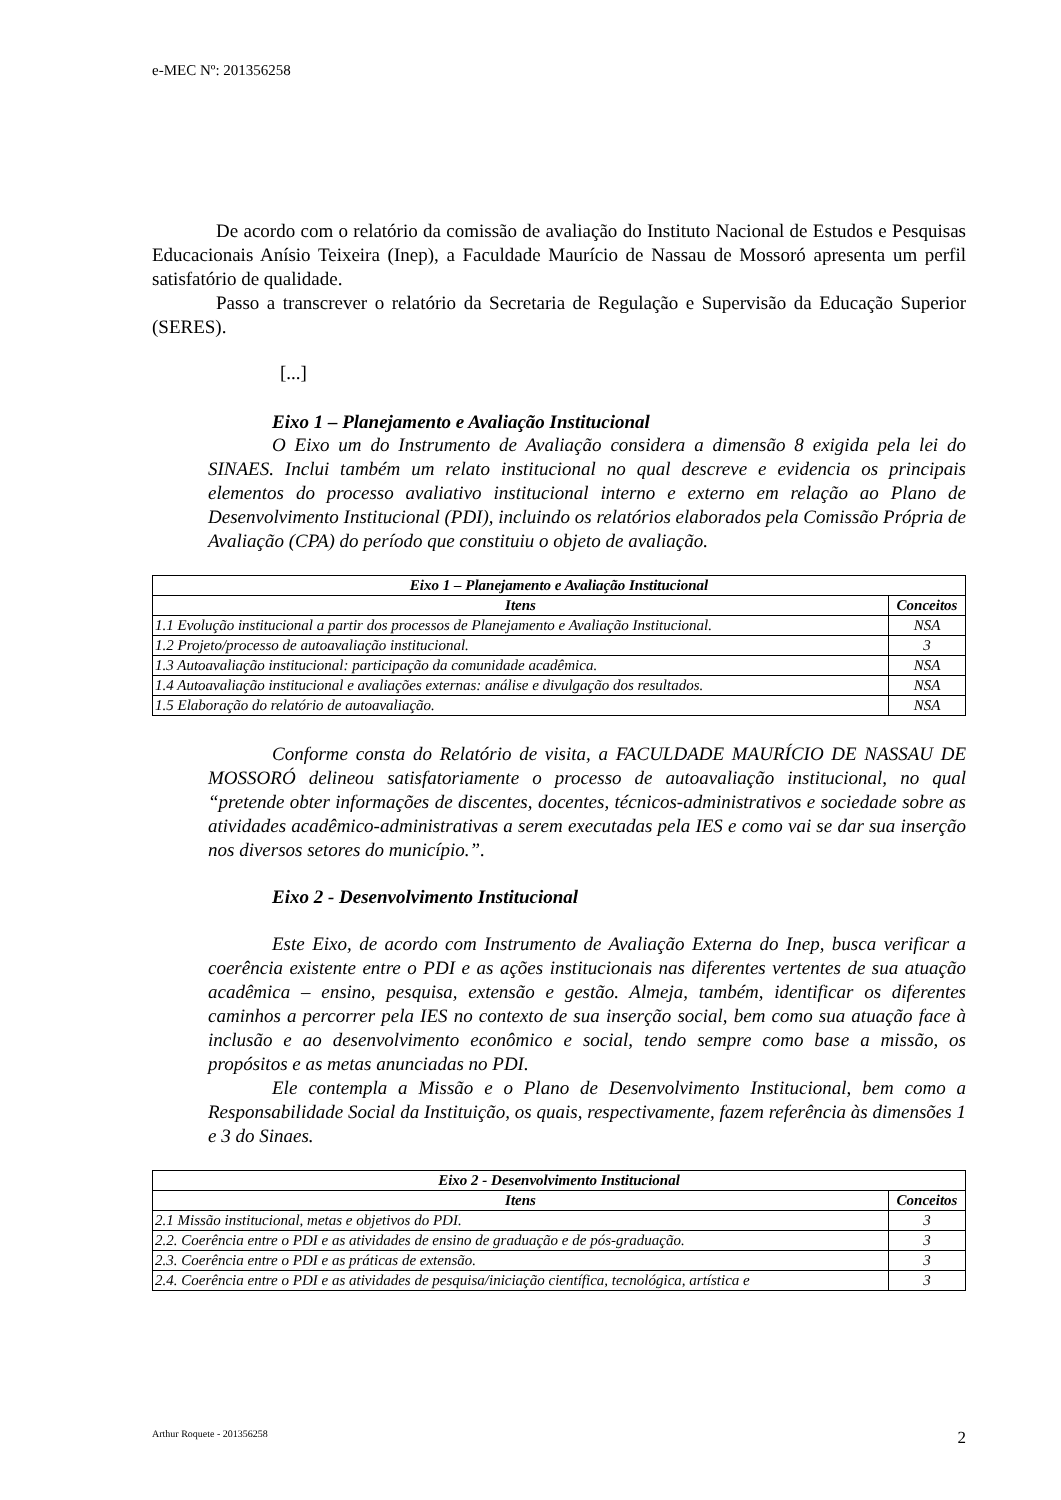e-MEC Nº: 201356258
De acordo com o relatório da comissão de avaliação do Instituto Nacional de Estudos e Pesquisas Educacionais Anísio Teixeira (Inep), a Faculdade Maurício de Nassau de Mossoró apresenta um perfil satisfatório de qualidade.
Passo a transcrever o relatório da Secretaria de Regulação e Supervisão da Educação Superior (SERES).
[...]
Eixo 1 – Planejamento e Avaliação Institucional
O Eixo um do Instrumento de Avaliação considera a dimensão 8 exigida pela lei do SINAES. Inclui também um relato institucional no qual descreve e evidencia os principais elementos do processo avaliativo institucional interno e externo em relação ao Plano de Desenvolvimento Institucional (PDI), incluindo os relatórios elaborados pela Comissão Própria de Avaliação (CPA) do período que constituiu o objeto de avaliação.
| Eixo 1 – Planejamento e Avaliação Institucional | |
| --- | --- |
| Itens | Conceitos |
| 1.1 Evolução institucional a partir dos processos de Planejamento e Avaliação Institucional. | NSA |
| 1.2 Projeto/processo de autoavaliação institucional. | 3 |
| 1.3 Autoavaliação institucional: participação da comunidade acadêmica. | NSA |
| 1.4 Autoavaliação institucional e avaliações externas: análise e divulgação dos resultados. | NSA |
| 1.5 Elaboração do relatório de autoavaliação. | NSA |
Conforme consta do Relatório de visita, a FACULDADE MAURÍCIO DE NASSAU DE MOSSORÓ delineou satisfatoriamente o processo de autoavaliação institucional, no qual “pretende obter informações de discentes, docentes, técnicos-administrativos e sociedade sobre as atividades acadêmico-administrativas a serem executadas pela IES e como vai se dar sua inserção nos diversos setores do município.”.
Eixo 2 - Desenvolvimento Institucional
Este Eixo, de acordo com Instrumento de Avaliação Externa do Inep, busca verificar a coerência existente entre o PDI e as ações institucionais nas diferentes vertentes de sua atuação acadêmica – ensino, pesquisa, extensão e gestão. Almeja, também, identificar os diferentes caminhos a percorrer pela IES no contexto de sua inserção social, bem como sua atuação face à inclusão e ao desenvolvimento econômico e social, tendo sempre como base a missão, os propósitos e as metas anunciadas no PDI.
Ele contempla a Missão e o Plano de Desenvolvimento Institucional, bem como a Responsabilidade Social da Instituição, os quais, respectivamente, fazem referência às dimensões 1 e 3 do Sinaes.
| Eixo 2 - Desenvolvimento Institucional | |
| --- | --- |
| Itens | Conceitos |
| 2.1 Missão institucional, metas e objetivos do PDI. | 3 |
| 2.2. Coerência entre o PDI e as atividades de ensino de graduação e de pós-graduação. | 3 |
| 2.3. Coerência entre o PDI e as práticas de extensão. | 3 |
| 2.4. Coerência entre o PDI e as atividades de pesquisa/iniciação científica, tecnológica, artística e | 3 |
Arthur Roquete - 201356258 2